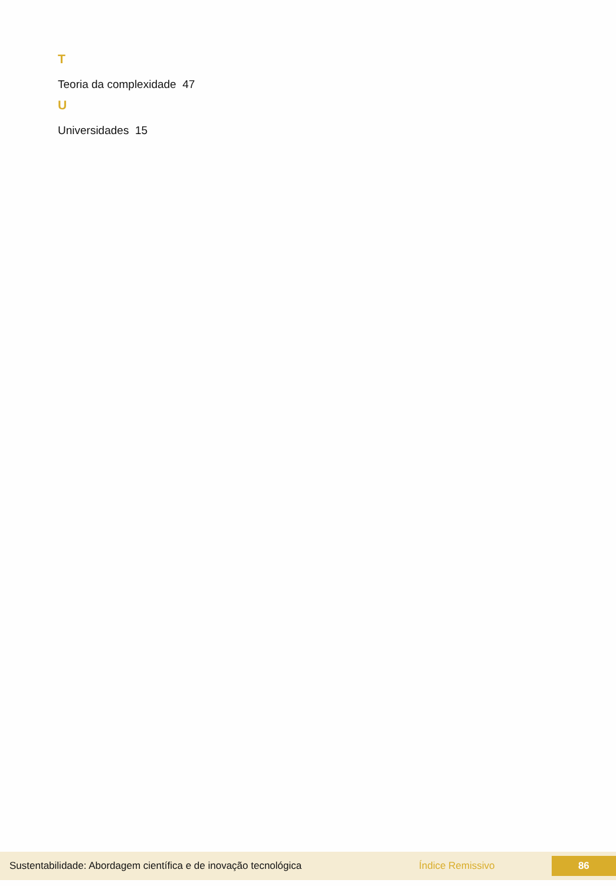T
Teoria da complexidade 47
U
Universidades 15
Sustentabilidade: Abordagem científica e de inovação tecnológica Índice Remissivo
86